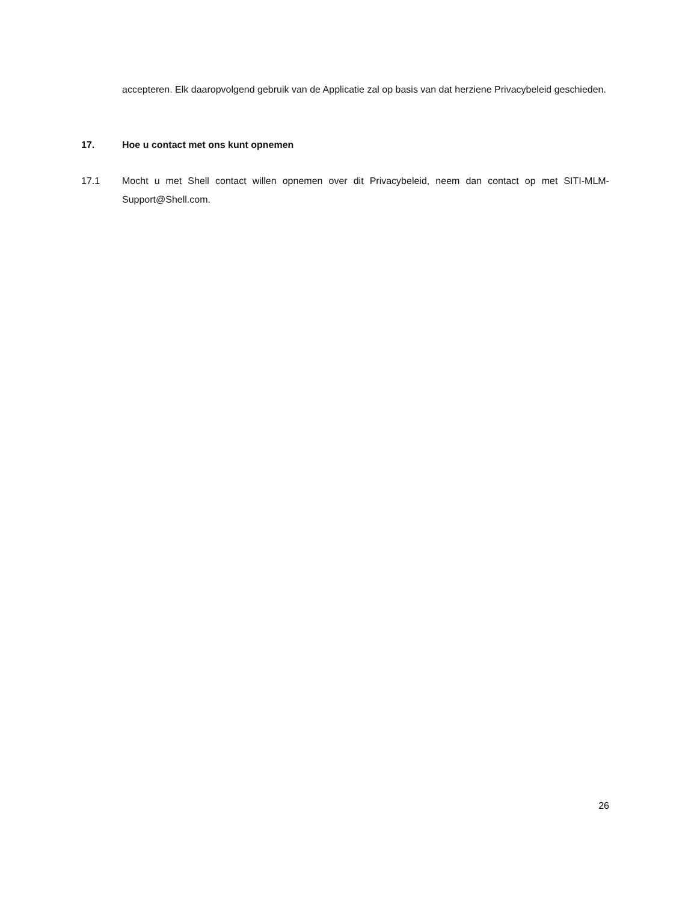accepteren. Elk daaropvolgend gebruik van de Applicatie zal op basis van dat herziene Privacybeleid geschieden.
17. Hoe u contact met ons kunt opnemen
17.1 Mocht u met Shell contact willen opnemen over dit Privacybeleid, neem dan contact op met SITI-MLM-Support@Shell.com.
26